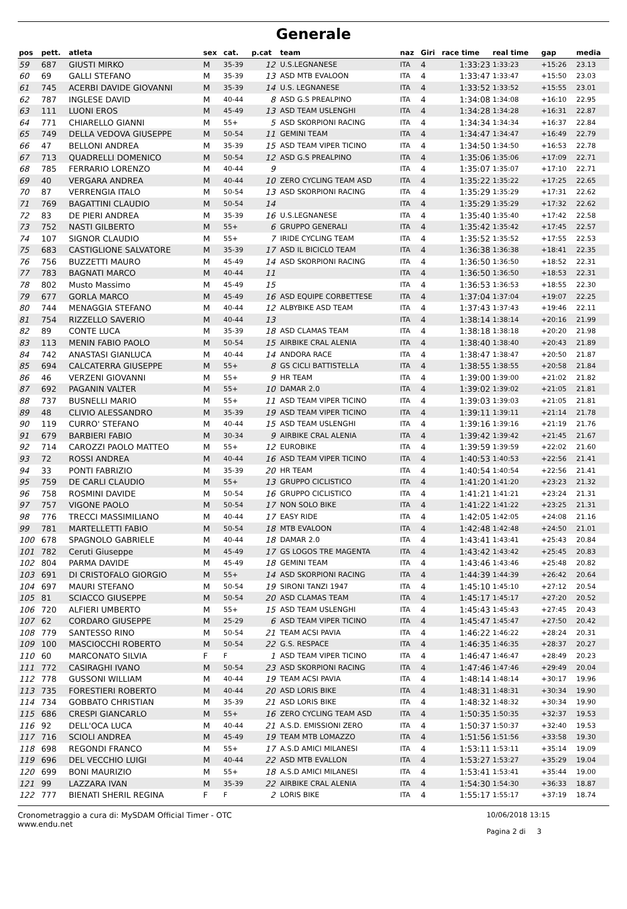Generale
| pos | pett. | atleta | sex | cat. | p.cat | team | naz | Giri | race time | real time | gap | media |
| --- | --- | --- | --- | --- | --- | --- | --- | --- | --- | --- | --- | --- |
| 59 | 687 | GIUSTI MIRKO | M | 35-39 | 12 | U.S.LEGNANESE | ITA | 4 | 1:33:23 | 1:33:23 | +15:26 | 23.13 |
| 60 | 69 | GALLI STEFANO | M | 35-39 | 13 | ASD MTB EVALOON | ITA | 4 | 1:33:47 | 1:33:47 | +15:50 | 23.03 |
| 61 | 745 | ACERBI DAVIDE GIOVANNI | M | 35-39 | 14 | U.S. LEGNANESE | ITA | 4 | 1:33:52 | 1:33:52 | +15:55 | 23.01 |
| 62 | 787 | INGLESE DAVID | M | 40-44 | 8 | ASD G.S PREALPINO | ITA | 4 | 1:34:08 | 1:34:08 | +16:10 | 22.95 |
| 63 | 111 | LUONI EROS | M | 45-49 | 13 | ASD TEAM USLENGHI | ITA | 4 | 1:34:28 | 1:34:28 | +16:31 | 22.87 |
| 64 | 771 | CHIARELLO GIANNI | M | 55+ | 5 | ASD SKORPIONI RACING | ITA | 4 | 1:34:34 | 1:34:34 | +16:37 | 22.84 |
| 65 | 749 | DELLA VEDOVA GIUSEPPE | M | 50-54 | 11 | GEMINI TEAM | ITA | 4 | 1:34:47 | 1:34:47 | +16:49 | 22.79 |
| 66 | 47 | BELLONI ANDREA | M | 35-39 | 15 | ASD TEAM VIPER TICINO | ITA | 4 | 1:34:50 | 1:34:50 | +16:53 | 22.78 |
| 67 | 713 | QUADRELLI DOMENICO | M | 50-54 | 12 | ASD G.S PREALPINO | ITA | 4 | 1:35:06 | 1:35:06 | +17:09 | 22.71 |
| 68 | 785 | FERRARIO LORENZO | M | 40-44 | 9 | | ITA | 4 | 1:35:07 | 1:35:07 | +17:10 | 22.71 |
| 69 | 40 | VERGARA ANDREA | M | 40-44 | 10 | ZERO CYCLING TEAM ASD | ITA | 4 | 1:35:22 | 1:35:22 | +17:25 | 22.65 |
| 70 | 87 | VERRENGIA ITALO | M | 50-54 | 13 | ASD SKORPIONI RACING | ITA | 4 | 1:35:29 | 1:35:29 | +17:31 | 22.62 |
| 71 | 769 | BAGATTINI CLAUDIO | M | 50-54 | 14 | | ITA | 4 | 1:35:29 | 1:35:29 | +17:32 | 22.62 |
| 72 | 83 | DE PIERI ANDREA | M | 35-39 | 16 | U.S.LEGNANESE | ITA | 4 | 1:35:40 | 1:35:40 | +17:42 | 22.58 |
| 73 | 752 | NASTI GILBERTO | M | 55+ | 6 | GRUPPO GENERALI | ITA | 4 | 1:35:42 | 1:35:42 | +17:45 | 22.57 |
| 74 | 107 | SIGNOR CLAUDIO | M | 55+ | 7 | IRIDE CYCLING TEAM | ITA | 4 | 1:35:52 | 1:35:52 | +17:55 | 22.53 |
| 75 | 683 | CASTIGLIONE SALVATORE | M | 35-39 | 17 | ASD IL BICICLO TEAM | ITA | 4 | 1:36:38 | 1:36:38 | +18:41 | 22.35 |
| 76 | 756 | BUZZETTI MAURO | M | 45-49 | 14 | ASD SKORPIONI RACING | ITA | 4 | 1:36:50 | 1:36:50 | +18:52 | 22.31 |
| 77 | 783 | BAGNATI MARCO | M | 40-44 | 11 | | ITA | 4 | 1:36:50 | 1:36:50 | +18:53 | 22.31 |
| 78 | 802 | Musto Massimo | M | 45-49 | 15 | | ITA | 4 | 1:36:53 | 1:36:53 | +18:55 | 22.30 |
| 79 | 677 | GORLA MARCO | M | 45-49 | 16 | ASD EQUIPE CORBETTESE | ITA | 4 | 1:37:04 | 1:37:04 | +19:07 | 22.25 |
| 80 | 744 | MENAGGIA STEFANO | M | 40-44 | 12 | ALBYBIKE ASD TEAM | ITA | 4 | 1:37:43 | 1:37:43 | +19:46 | 22.11 |
| 81 | 754 | RIZZELLO SAVERIO | M | 40-44 | 13 | | ITA | 4 | 1:38:14 | 1:38:14 | +20:16 | 21.99 |
| 82 | 89 | CONTE LUCA | M | 35-39 | 18 | ASD CLAMAS TEAM | ITA | 4 | 1:38:18 | 1:38:18 | +20:20 | 21.98 |
| 83 | 113 | MENIN FABIO PAOLO | M | 50-54 | 15 | AIRBIKE CRAL ALENIA | ITA | 4 | 1:38:40 | 1:38:40 | +20:43 | 21.89 |
| 84 | 742 | ANASTASI GIANLUCA | M | 40-44 | 14 | ANDORA RACE | ITA | 4 | 1:38:47 | 1:38:47 | +20:50 | 21.87 |
| 85 | 694 | CALCATERRA GIUSEPPE | M | 55+ | 8 | GS CICLI BATTISTELLA | ITA | 4 | 1:38:55 | 1:38:55 | +20:58 | 21.84 |
| 86 | 46 | VERZENI GIOVANNI | M | 55+ | 9 | HR TEAM | ITA | 4 | 1:39:00 | 1:39:00 | +21:02 | 21.82 |
| 87 | 692 | PAGANIN VALTER | M | 55+ | 10 | DAMAR 2.0 | ITA | 4 | 1:39:02 | 1:39:02 | +21:05 | 21.81 |
| 88 | 737 | BUSNELLI MARIO | M | 55+ | 11 | ASD TEAM VIPER TICINO | ITA | 4 | 1:39:03 | 1:39:03 | +21:05 | 21.81 |
| 89 | 48 | CLIVIO ALESSANDRO | M | 35-39 | 19 | ASD TEAM VIPER TICINO | ITA | 4 | 1:39:11 | 1:39:11 | +21:14 | 21.78 |
| 90 | 119 | CURRO' STEFANO | M | 40-44 | 15 | ASD TEAM USLENGHI | ITA | 4 | 1:39:16 | 1:39:16 | +21:19 | 21.76 |
| 91 | 679 | BARBIERI FABIO | M | 30-34 | 9 | AIRBIKE CRAL ALENIA | ITA | 4 | 1:39:42 | 1:39:42 | +21:45 | 21.67 |
| 92 | 714 | CAROZZI PAOLO MATTEO | M | 55+ | 12 | EUROBIKE | ITA | 4 | 1:39:59 | 1:39:59 | +22:02 | 21.60 |
| 93 | 72 | ROSSI ANDREA | M | 40-44 | 16 | ASD TEAM VIPER TICINO | ITA | 4 | 1:40:53 | 1:40:53 | +22:56 | 21.41 |
| 94 | 33 | PONTI FABRIZIO | M | 35-39 | 20 | HR TEAM | ITA | 4 | 1:40:54 | 1:40:54 | +22:56 | 21.41 |
| 95 | 759 | DE CARLI CLAUDIO | M | 55+ | 13 | GRUPPO CICLISTICO | ITA | 4 | 1:41:20 | 1:41:20 | +23:23 | 21.32 |
| 96 | 758 | ROSMINI DAVIDE | M | 50-54 | 16 | GRUPPO CICLISTICO | ITA | 4 | 1:41:21 | 1:41:21 | +23:24 | 21.31 |
| 97 | 757 | VIGONE PAOLO | M | 50-54 | 17 | NON SOLO BIKE | ITA | 4 | 1:41:22 | 1:41:22 | +23:25 | 21.31 |
| 98 | 776 | TRECCI MASSIMILIANO | M | 40-44 | 17 | EASY RIDE | ITA | 4 | 1:42:05 | 1:42:05 | +24:08 | 21.16 |
| 99 | 781 | MARTELLETTI FABIO | M | 50-54 | 18 | MTB EVALOON | ITA | 4 | 1:42:48 | 1:42:48 | +24:50 | 21.01 |
| 100 | 678 | SPAGNOLO GABRIELE | M | 40-44 | 18 | DAMAR 2.0 | ITA | 4 | 1:43:41 | 1:43:41 | +25:43 | 20.84 |
| 101 | 782 | Ceruti Giuseppe | M | 45-49 | 17 | GS LOGOS TRE MAGENTA | ITA | 4 | 1:43:42 | 1:43:42 | +25:45 | 20.83 |
| 102 | 804 | PARMA DAVIDE | M | 45-49 | 18 | GEMINI TEAM | ITA | 4 | 1:43:46 | 1:43:46 | +25:48 | 20.82 |
| 103 | 691 | DI CRISTOFALO GIORGIO | M | 55+ | 14 | ASD SKORPIONI RACING | ITA | 4 | 1:44:39 | 1:44:39 | +26:42 | 20.64 |
| 104 | 697 | MAURI STEFANO | M | 50-54 | 19 | SIRONI TANZI 1947 | ITA | 4 | 1:45:10 | 1:45:10 | +27:12 | 20.54 |
| 105 | 81 | SCIACCO GIUSEPPE | M | 50-54 | 20 | ASD CLAMAS TEAM | ITA | 4 | 1:45:17 | 1:45:17 | +27:20 | 20.52 |
| 106 | 720 | ALFIERI UMBERTO | M | 55+ | 15 | ASD TEAM USLENGHI | ITA | 4 | 1:45:43 | 1:45:43 | +27:45 | 20.43 |
| 107 | 62 | CORDARO GIUSEPPE | M | 25-29 | 6 | ASD TEAM VIPER TICINO | ITA | 4 | 1:45:47 | 1:45:47 | +27:50 | 20.42 |
| 108 | 779 | SANTESSO RINO | M | 50-54 | 21 | TEAM ACSI PAVIA | ITA | 4 | 1:46:22 | 1:46:22 | +28:24 | 20.31 |
| 109 | 100 | MASCIOCCHI ROBERTO | M | 50-54 | 22 | G.S. RESPACE | ITA | 4 | 1:46:35 | 1:46:35 | +28:37 | 20.27 |
| 110 | 60 | MARCONATO SILVIA | F | F | 1 | ASD TEAM VIPER TICINO | ITA | 4 | 1:46:47 | 1:46:47 | +28:49 | 20.23 |
| 111 | 772 | CASIRAGHI IVANO | M | 50-54 | 23 | ASD SKORPIONI RACING | ITA | 4 | 1:47:46 | 1:47:46 | +29:49 | 20.04 |
| 112 | 778 | GUSSONI WILLIAM | M | 40-44 | 19 | TEAM ACSI PAVIA | ITA | 4 | 1:48:14 | 1:48:14 | +30:17 | 19.96 |
| 113 | 735 | FORESTIERI ROBERTO | M | 40-44 | 20 | ASD LORIS BIKE | ITA | 4 | 1:48:31 | 1:48:31 | +30:34 | 19.90 |
| 114 | 734 | GOBBATO CHRISTIAN | M | 35-39 | 21 | ASD LORIS BIKE | ITA | 4 | 1:48:32 | 1:48:32 | +30:34 | 19.90 |
| 115 | 686 | CRESPI GIANCARLO | M | 55+ | 16 | ZERO CYCLING TEAM ASD | ITA | 4 | 1:50:35 | 1:50:35 | +32:37 | 19.53 |
| 116 | 92 | DELL'OCA LUCA | M | 40-44 | 21 | A.S.D. EMISSIONI ZERO | ITA | 4 | 1:50:37 | 1:50:37 | +32:40 | 19.53 |
| 117 | 716 | SCIOLI ANDREA | M | 45-49 | 19 | TEAM MTB LOMAZZO | ITA | 4 | 1:51:56 | 1:51:56 | +33:58 | 19.30 |
| 118 | 698 | REGONDI FRANCO | M | 55+ | 17 | A.S.D AMICI MILANESI | ITA | 4 | 1:53:11 | 1:53:11 | +35:14 | 19.09 |
| 119 | 696 | DEL VECCHIO LUIGI | M | 40-44 | 22 | ASD MTB EVALLON | ITA | 4 | 1:53:27 | 1:53:27 | +35:29 | 19.04 |
| 120 | 699 | BONI MAURIZIO | M | 55+ | 18 | A.S.D AMICI MILANESI | ITA | 4 | 1:53:41 | 1:53:41 | +35:44 | 19.00 |
| 121 | 99 | LAZZARA IVAN | M | 35-39 | 22 | AIRBIKE CRAL ALENIA | ITA | 4 | 1:54:30 | 1:54:30 | +36:33 | 18.87 |
| 122 | 777 | BIENATI SHERIL REGINA | F | F | 2 | LORIS BIKE | ITA | 4 | 1:55:17 | 1:55:17 | +37:19 | 18.74 |
Cronometraggio a cura di: MySDAM Official Timer - OTC
www.endu.net
10/06/2018 13:15
Pagina 2 di 3